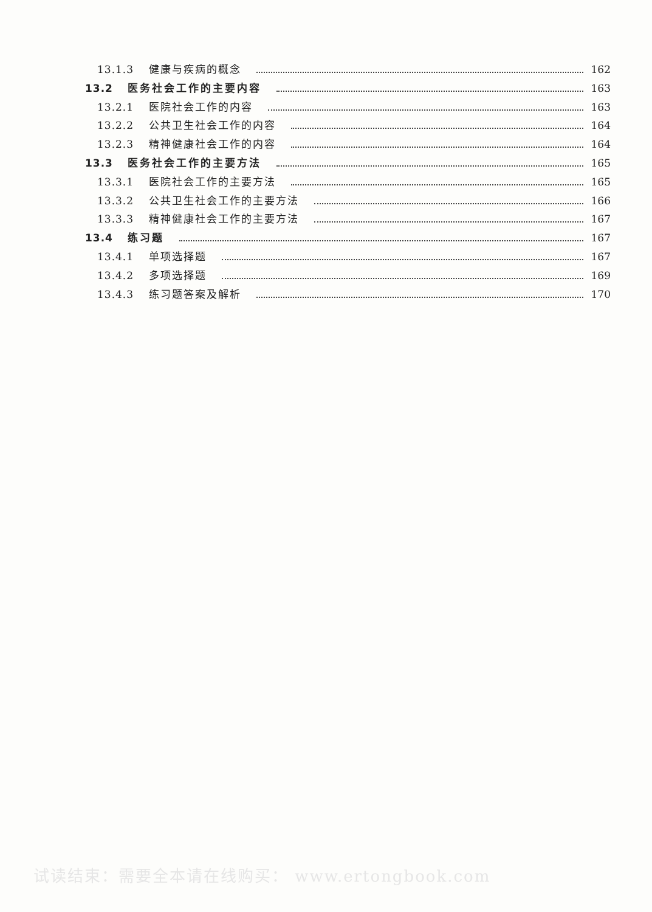13.1.3 健康与疾病的概念 162
13.2 医务社会工作的主要内容 163
13.2.1 医院社会工作的内容 163
13.2.2 公共卫生社会工作的内容 164
13.2.3 精神健康社会工作的内容 164
13.3 医务社会工作的主要方法 165
13.3.1 医院社会工作的主要方法 165
13.3.2 公共卫生社会工作的主要方法 166
13.3.3 精神健康社会工作的主要方法 167
13.4 练习题 167
13.4.1 单项选择题 167
13.4.2 多项选择题 169
13.4.3 练习题答案及解析 170
试读结束：需要全本请在线购买： www.ertongbook.com